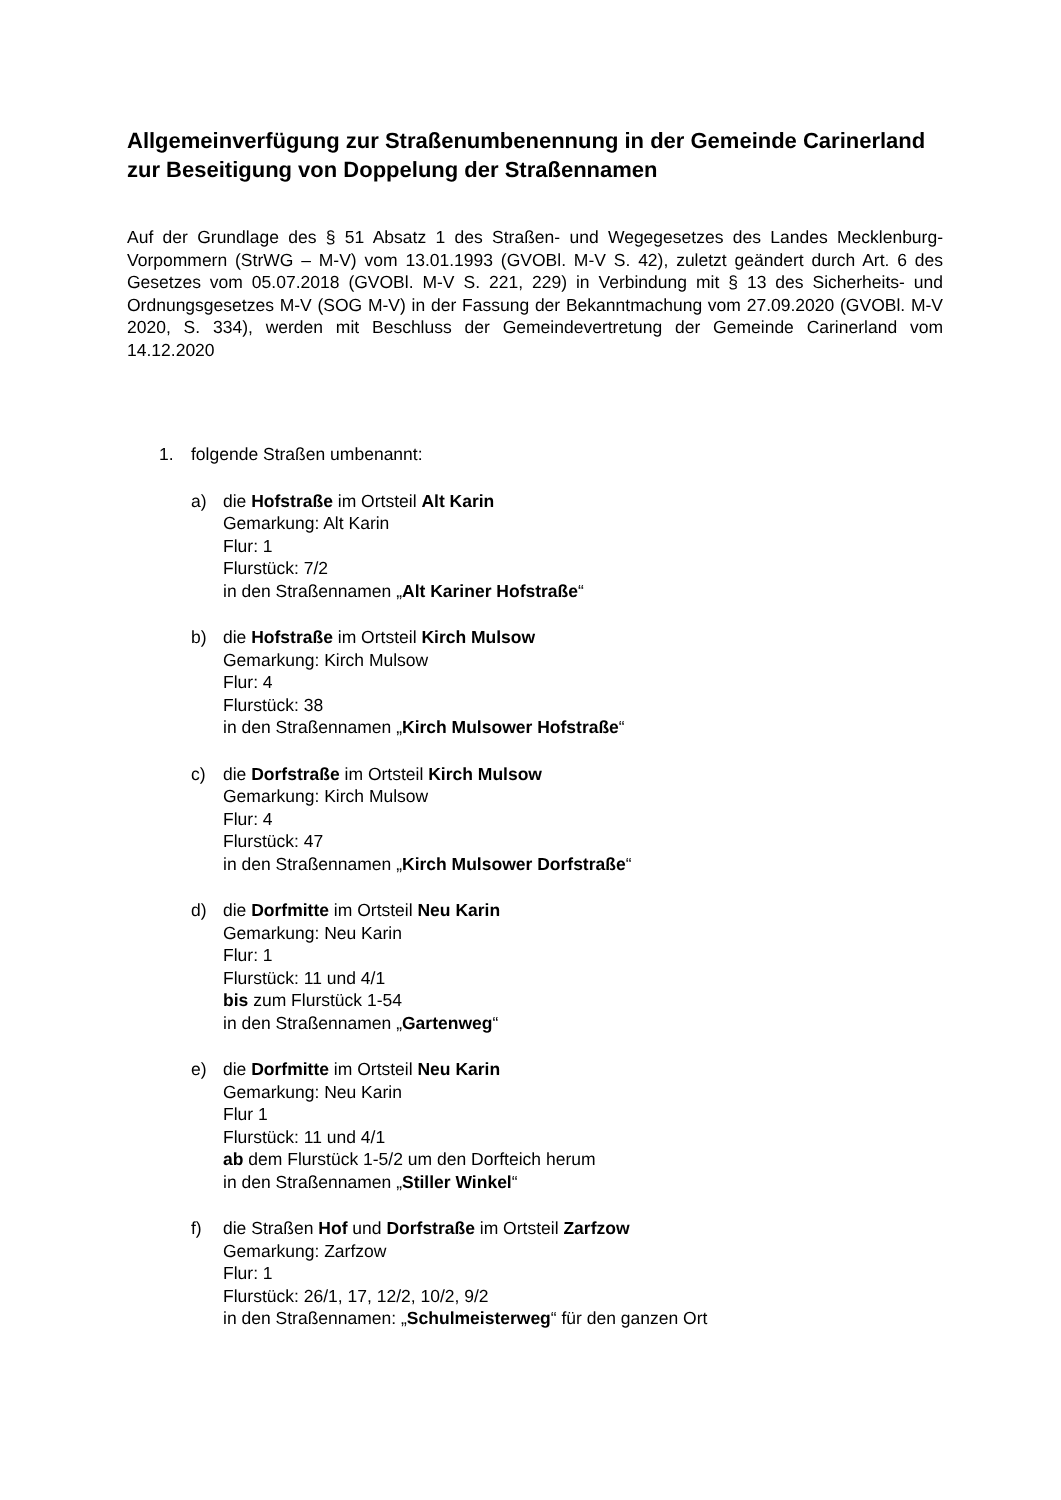Allgemeinverfügung zur Straßenumbenennung in der Gemeinde Carinerland zur Beseitigung von Doppelung der Straßennamen
Auf der Grundlage des § 51 Absatz 1 des Straßen- und Wegegesetzes des Landes Mecklenburg-Vorpommern (StrWG – M-V) vom 13.01.1993 (GVOBl. M-V S. 42), zuletzt geändert durch Art. 6 des Gesetzes vom 05.07.2018 (GVOBl. M-V S. 221, 229) in Verbindung mit § 13 des Sicherheits- und Ordnungsgesetzes M-V (SOG M-V) in der Fassung der Bekanntmachung vom 27.09.2020 (GVOBl. M-V 2020, S. 334), werden mit Beschluss der Gemeindevertretung der Gemeinde Carinerland vom 14.12.2020
1. folgende Straßen umbenannt:
a) die Hofstraße im Ortsteil Alt Karin
Gemarkung: Alt Karin
Flur: 1
Flurstück: 7/2
in den Straßennamen „Alt Kariner Hofstraße“
b) die Hofstraße im Ortsteil Kirch Mulsow
Gemarkung: Kirch Mulsow
Flur: 4
Flurstück: 38
in den Straßennamen „Kirch Mulsower Hofstraße“
c) die Dorfstraße im Ortsteil Kirch Mulsow
Gemarkung: Kirch Mulsow
Flur: 4
Flurstück: 47
in den Straßennamen „Kirch Mulsower Dorfstraße“
d) die Dorfmitte im Ortsteil Neu Karin
Gemarkung: Neu Karin
Flur: 1
Flurstück: 11 und 4/1
bis zum Flurstück 1-54
in den Straßennamen „Gartenweg“
e) die Dorfmitte im Ortsteil Neu Karin
Gemarkung: Neu Karin
Flur 1
Flurstück: 11 und 4/1
ab dem Flurstück 1-5/2 um den Dorfteich herum
in den Straßennamen „Stiller Winkel“
f) die Straßen Hof und Dorfstraße im Ortsteil Zarfzow
Gemarkung: Zarfzow
Flur: 1
Flurstück: 26/1, 17, 12/2, 10/2, 9/2
in den Straßennamen: „Schulmeisterweg“ für den ganzen Ort